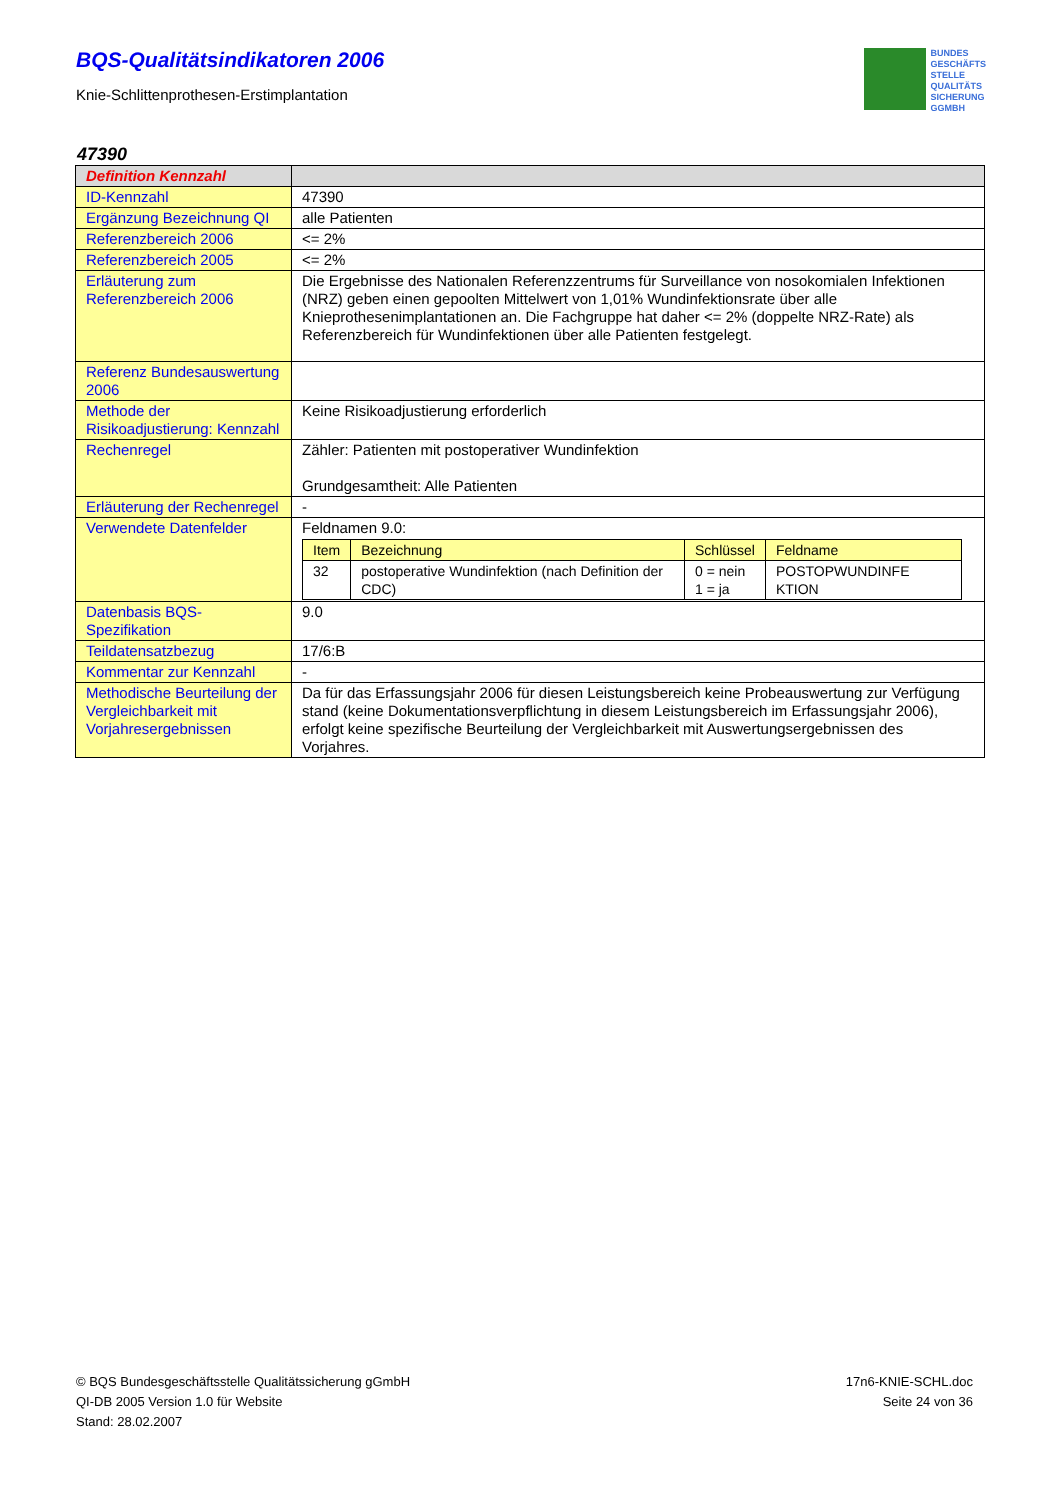BQS-Qualitätsindikatoren 2006
Knie-Schlittenprothesen-Erstimplantation
BUNDES
GESCHÄFTS
STELLE
QUALITÄTS
SICHERUNG
GGMBH
47390
| Definition Kennzahl | |
| ID-Kennzahl | 47390 |
| Ergänzung Bezeichnung QI | alle Patienten |
| Referenzbereich 2006 | <= 2% |
| Referenzbereich 2005 | <= 2% |
| Erläuterung zum Referenzbereich 2006 | Die Ergebnisse des Nationalen Referenzzentrums für Surveillance von nosokomialen Infektionen (NRZ) geben einen gepoolten Mittelwert von 1,01% Wundinfektionsrate über alle Knieprothesenimplantationen an. Die Fachgruppe hat daher <= 2% (doppelte NRZ-Rate) als Referenzbereich für Wundinfektionen über alle Patienten festgelegt. |
| Referenz Bundesauswertung 2006 | |
| Methode der Risikoadjustierung: Kennzahl | Keine Risikoadjustierung erforderlich |
| Rechenregel | Zähler: Patienten mit postoperativer Wundinfektion Grundgesamtheit: Alle Patienten |
| Erläuterung der Rechenregel | - |
| Verwendete Datenfelder | Feldnamen 9.0: / Item / Bezeichnung / Schlüssel / Feldname / / --- / --- / --- / --- / / 32 / postoperative Wundinfektion (nach Definition der CDC) / 0 = nein 1 = ja / POSTOPWUNDINFE KTION / |
| Datenbasis BQS-Spezifikation | 9.0 |
| Teildatensatzbezug | 17/6:B |
| Kommentar zur Kennzahl | - |
| Methodische Beurteilung der Vergleichbarkeit mit Vorjahresergebnissen | Da für das Erfassungsjahr 2006 für diesen Leistungsbereich keine Probeauswertung zur Verfügung stand (keine Dokumentationsverpflichtung in diesem Leistungsbereich im Erfassungsjahr 2006), erfolgt keine spezifische Beurteilung der Vergleichbarkeit mit Auswertungsergebnissen des Vorjahres. |
© BQS Bundesgeschäftsstelle Qualitätssicherung gGmbH
QI-DB 2005 Version 1.0 für Website
Stand: 28.02.2007
17n6-KNIE-SCHL.doc
Seite 24 von 36